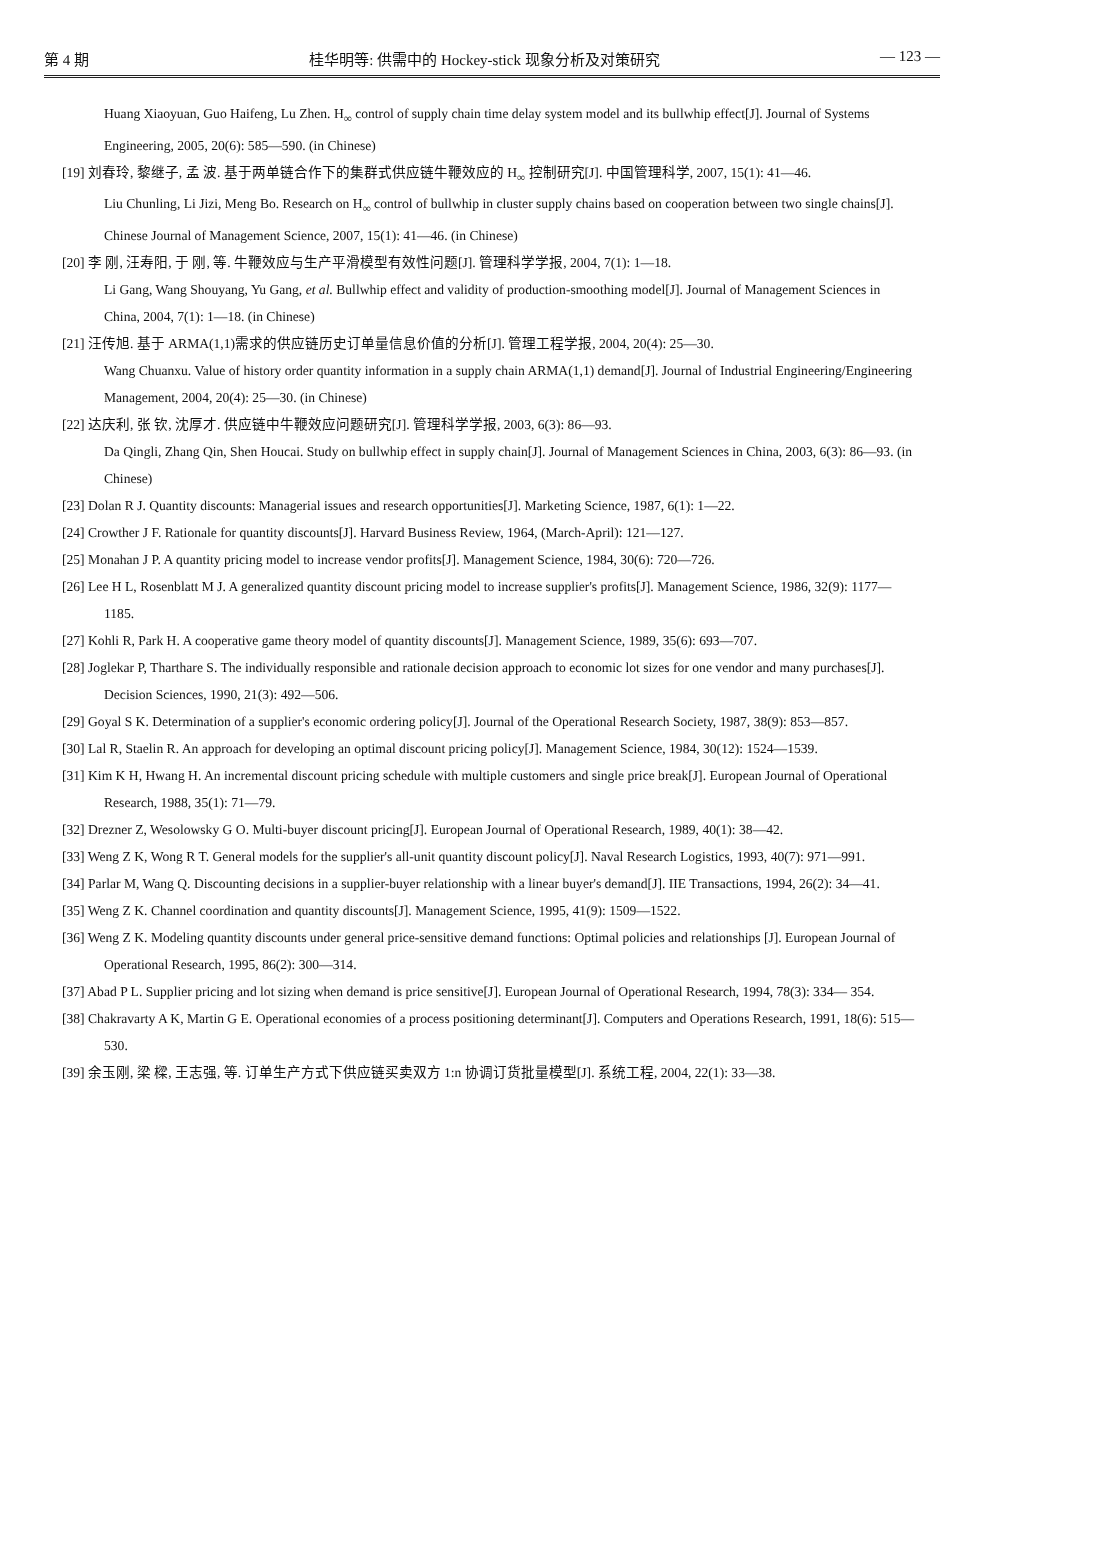第 4 期 桂华明等: 供需中的 Hockey-stick 现象分析及对策研究 — 123 —
Huang Xiaoyuan, Guo Haifeng, Lu Zhen. H<sub>∞</sub> control of supply chain time delay system model and its bullwhip effect[J]. Journal of Systems Engineering, 2005, 20(6): 585—590. (in Chinese)
[19] 刘春玲, 黎继子, 孟 波. 基于两单链合作下的集群式供应链牛鞭效应的 H<sub>∞</sub> 控制研究[J]. 中国管理科学, 2007, 15(1): 41—46.
Liu Chunling, Li Jizi, Meng Bo. Research on H<sub>∞</sub> control of bullwhip in cluster supply chains based on cooperation between two single chains[J]. Chinese Journal of Management Science, 2007, 15(1): 41—46. (in Chinese)
[20] 李 刚, 汪寿阳, 于 刚, 等. 牛鞭效应与生产平滑模型有效性问题[J]. 管理科学学报, 2004, 7(1): 1—18.
Li Gang, Wang Shouyang, Yu Gang, et al. Bullwhip effect and validity of production-smoothing model[J]. Journal of Management Sciences in China, 2004, 7(1): 1—18. (in Chinese)
[21] 汪传旭. 基于 ARMA(1,1)需求的供应链历史订单量信息价值的分析[J]. 管理工程学报, 2004, 20(4): 25—30.
Wang Chuanxu. Value of history order quantity information in a supply chain ARMA(1,1) demand[J]. Journal of Industrial Engineering/Engineering Management, 2004, 20(4): 25—30. (in Chinese)
[22] 达庆利, 张 钦, 沈厚才. 供应链中牛鞭效应问题研究[J]. 管理科学学报, 2003, 6(3): 86—93.
Da Qingli, Zhang Qin, Shen Houcai. Study on bullwhip effect in supply chain[J]. Journal of Management Sciences in China, 2003, 6(3): 86—93. (in Chinese)
[23] Dolan R J. Quantity discounts: Managerial issues and research opportunities[J]. Marketing Science, 1987, 6(1): 1—22.
[24] Crowther J F. Rationale for quantity discounts[J]. Harvard Business Review, 1964, (March-April): 121—127.
[25] Monahan J P. A quantity pricing model to increase vendor profits[J]. Management Science, 1984, 30(6): 720—726.
[26] Lee H L, Rosenblatt M J. A generalized quantity discount pricing model to increase supplier's profits[J]. Management Science, 1986, 32(9): 1177—1185.
[27] Kohli R, Park H. A cooperative game theory model of quantity discounts[J]. Management Science, 1989, 35(6): 693—707.
[28] Joglekar P, Tharthare S. The individually responsible and rationale decision approach to economic lot sizes for one vendor and many purchases[J]. Decision Sciences, 1990, 21(3): 492—506.
[29] Goyal S K. Determination of a supplier's economic ordering policy[J]. Journal of the Operational Research Society, 1987, 38(9): 853—857.
[30] Lal R, Staelin R. An approach for developing an optimal discount pricing policy[J]. Management Science, 1984, 30(12): 1524—1539.
[31] Kim K H, Hwang H. An incremental discount pricing schedule with multiple customers and single price break[J]. European Journal of Operational Research, 1988, 35(1): 71—79.
[32] Drezner Z, Wesolowsky G O. Multi-buyer discount pricing[J]. European Journal of Operational Research, 1989, 40(1): 38—42.
[33] Weng Z K, Wong R T. General models for the supplier's all-unit quantity discount policy[J]. Naval Research Logistics, 1993, 40(7): 971—991.
[34] Parlar M, Wang Q. Discounting decisions in a supplier-buyer relationship with a linear buyer's demand[J]. IIE Transactions, 1994, 26(2): 34—41.
[35] Weng Z K. Channel coordination and quantity discounts[J]. Management Science, 1995, 41(9): 1509—1522.
[36] Weng Z K. Modeling quantity discounts under general price-sensitive demand functions: Optimal policies and relationships [J]. European Journal of Operational Research, 1995, 86(2): 300—314.
[37] Abad P L. Supplier pricing and lot sizing when demand is price sensitive[J]. European Journal of Operational Research, 1994, 78(3): 334— 354.
[38] Chakravarty A K, Martin G E. Operational economies of a process positioning determinant[J]. Computers and Operations Research, 1991, 18(6): 515—530.
[39] 余玉刚, 梁 樑, 王志强, 等. 订单生产方式下供应链买卖双方 1:n 协调订货批量模型[J]. 系统工程, 2004, 22(1): 33—38.